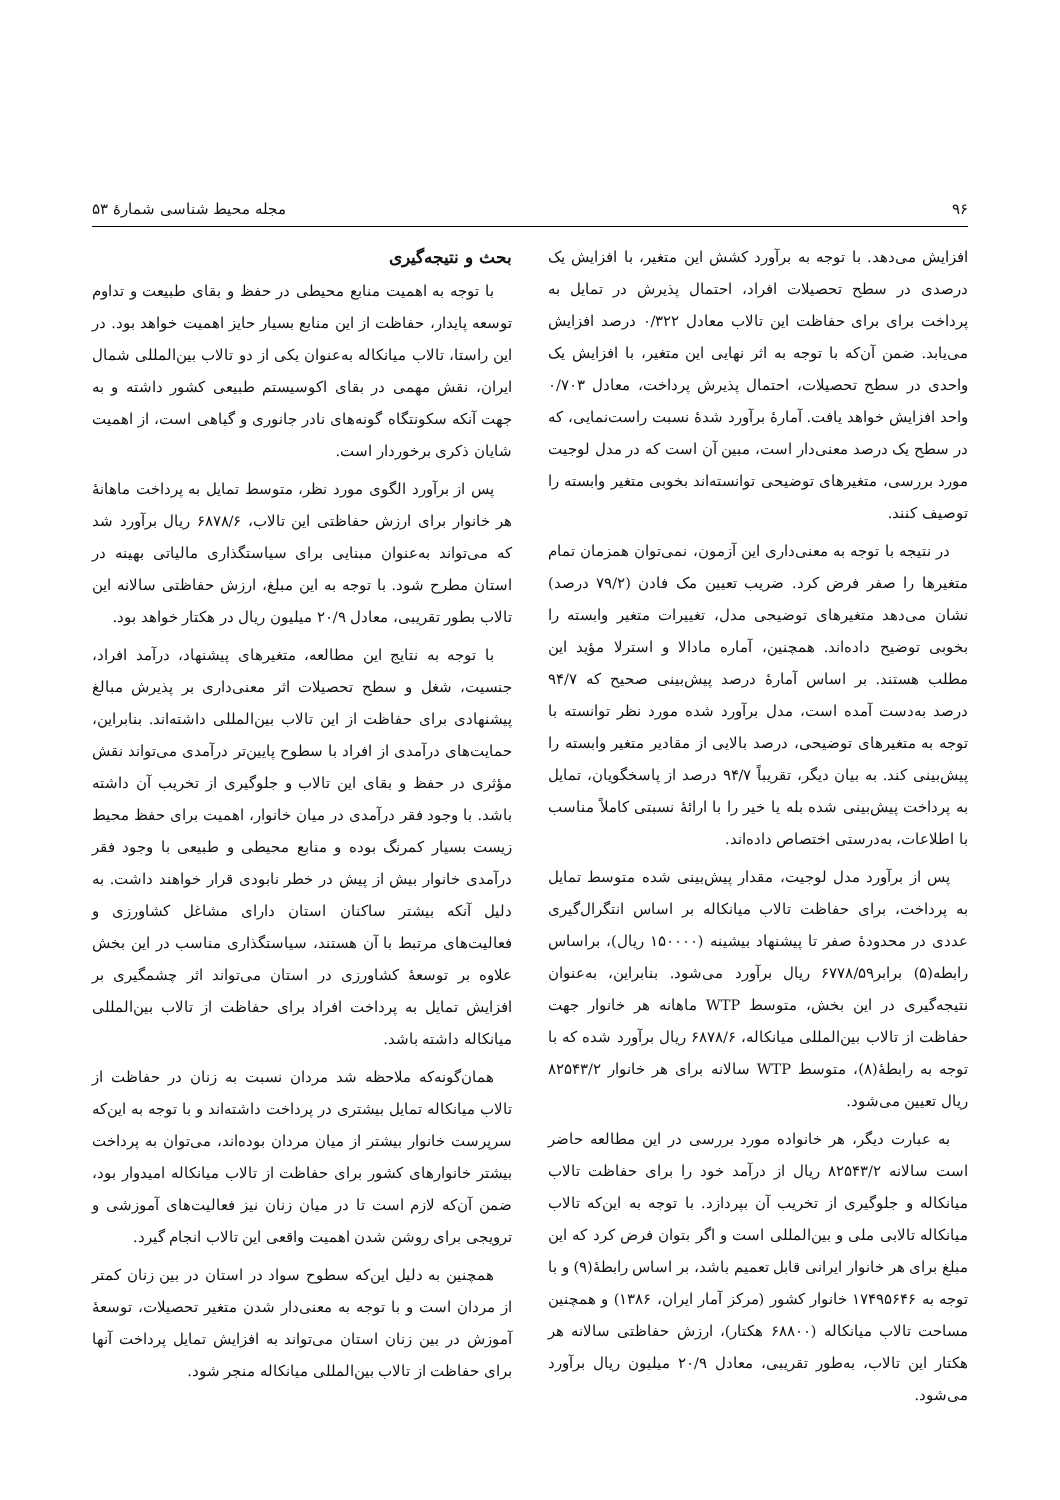۹۶ مجله محیط شناسی شمارهٔ ۵۳
افزایش می‌دهد. با توجه به برآورد کشش این متغیر، با افزایش یک درصدی در سطح تحصیلات افراد، احتمال پذیرش در تمایل به پرداخت برای برای حفاظت این تالاب معادل ۰/۳۲۲ درصد افزایش می‌یابد. ضمن آن‌که با توجه به اثر نهایی این متغیر، با افزایش یک واحدی در سطح تحصیلات، احتمال پذیرش پرداخت، معادل ۰/۷۰۳ واحد افزایش خواهد یافت. آمارهٔ برآورد شدهٔ نسبت راست‌نمایی، که در سطح یک درصد معنی‌دار است، مبین آن است که در مدل لوجیت مورد بررسی، متغیرهای توضیحی توانسته‌اند بخوبی متغیر وابسته را توصیف کنند.
در نتیجه با توجه به معنی‌داری این آزمون، نمی‌توان همزمان تمام متغیرها را صفر فرض کرد. ضریب تعیین مک فادن (۷۹/۲ درصد) نشان می‌دهد متغیرهای توضیحی مدل، تغییرات متغیر وابسته را بخوبی توضیح داده‌اند. همچنین، آماره مادالا و استرلا مؤید این مطلب هستند. بر اساس آمارهٔ درصد پیش‌بینی صحیح که ۹۴/۷ درصد به‌دست آمده است، مدل برآورد شده مورد نظر توانسته با توجه به متغیرهای توضیحی، درصد بالایی از مقادیر متغیر وابسته را پیش‌بینی کند. به بیان دیگر، تقریباً ۹۴/۷ درصد از پاسخگویان، تمایل به پرداخت پیش‌بینی شده بله یا خیر را با ارائهٔ نسبتی کاملاً مناسب با اطلاعات، به‌درستی اختصاص داده‌اند.
پس از برآورد مدل لوجیت، مقدار پیش‌بینی شده متوسط تمایل به پرداخت، برای حفاظت تالاب میانکاله بر اساس انتگرال‌گیری عددی در محدودهٔ صفر تا پیشنهاد بیشینه (۱۵۰۰۰۰ ریال)، براساس رابطه(۵) برابر۶۷۷۸/۵۹ ریال برآورد می‌شود. بنابراین، به‌عنوان نتیجه‌گیری در این بخش، متوسط WTP ماهانه هر خانوار جهت حفاظت از تالاب بین‌المللی میانکاله، ۶۸۷۸/۶ ریال برآورد شده که با توجه به رابطهٔ(۸)، متوسط WTP سالانه برای هر خانوار ۸۲۵۴۳/۲ ریال تعیین می‌شود.
به عبارت دیگر، هر خانواده مورد بررسی در این مطالعه حاضر است سالانه ۸۲۵۴۳/۲ ریال از درآمد خود را برای حفاظت تالاب میانکاله و جلوگیری از تخریب آن بپردازد. با توجه به این‌که تالاب میانکاله تالابی ملی و بین‌المللی است و اگر بتوان فرض کرد که این مبلغ برای هر خانوار ایرانی قابل تعمیم باشد، بر اساس رابطهٔ(۹) و با توجه به ۱۷۴۹۵۶۴۶ خانوار کشور (مرکز آمار ایران، ۱۳۸۶) و همچنین مساحت تالاب میانکاله (۶۸۸۰۰ هکتار)، ارزش حفاظتی سالانه هر هکتار این تالاب، به‌طور تقریبی، معادل ۲۰/۹ میلیون ریال برآورد می‌شود.
بحث و نتیجه‌گیری
با توجه به اهمیت منابع محیطی در حفظ و بقای طبیعت و تداوم توسعه پایدار، حفاظت از این منابع بسیار حایز اهمیت خواهد بود. در این راستا، تالاب میانکاله به‌عنوان یکی از دو تالاب بین‌المللی شمال ایران، نقش مهمی در بقای اکوسیستم طبیعی کشور داشته و به جهت آنکه سکونتگاه گونه‌های نادر جانوری و گیاهی است، از اهمیت شایان ذکری برخوردار است.
پس از برآورد الگوی مورد نظر، متوسط تمایل به پرداخت ماهانهٔ هر خانوار برای ارزش حفاظتی این تالاب، ۶۸۷۸/۶ ریال برآورد شد که می‌تواند به‌عنوان مبنایی برای سیاستگذاری مالیاتی بهینه در استان مطرح شود. با توجه به این مبلغ، ارزش حفاظتی سالانه این تالاب بطور تقریبی، معادل ۲۰/۹ میلیون ریال در هکتار خواهد بود.
با توجه به نتایج این مطالعه، متغیرهای پیشنهاد، درآمد افراد، جنسیت، شغل و سطح تحصیلات اثر معنی‌داری بر پذیرش مبالغ پیشنهادی برای حفاظت از این تالاب بین‌المللی داشته‌اند. بنابراین، حمایت‌های درآمدی از افراد با سطوح پایین‌تر درآمدی می‌تواند نقش مؤثری در حفظ و بقای این تالاب و جلوگیری از تخریب آن داشته باشد. با وجود فقر درآمدی در میان خانوار، اهمیت برای حفظ محیط زیست بسیار کمرنگ بوده و منابع محیطی و طبیعی با وجود فقر درآمدی خانوار بیش از پیش در خطر نابودی قرار خواهند داشت. به دلیل آنکه بیشتر ساکنان استان دارای مشاغل کشاورزی و فعالیت‌های مرتبط با آن هستند، سیاستگذاری مناسب در این بخش علاوه بر توسعهٔ کشاورزی در استان می‌تواند اثر چشمگیری بر افزایش تمایل به پرداخت افراد برای حفاظت از تالاب بین‌المللی میانکاله داشته باشد.
همان‌گونه‌که ملاحظه شد مردان نسبت به زنان در حفاظت از تالاب میانکاله تمایل بیشتری در پرداخت داشته‌اند و با توجه به این‌که سرپرست خانوار بیشتر از میان مردان بوده‌اند، می‌توان به پرداخت بیشتر خانوارهای کشور برای حفاظت از تالاب میانکاله امیدوار بود، ضمن آن‌که لازم است تا در میان زنان نیز فعالیت‌های آموزشی و ترویجی برای روشن شدن اهمیت واقعی این تالاب انجام گیرد.
همچنین به دلیل این‌که سطوح سواد در استان در بین زنان کمتر از مردان است و با توجه به معنی‌دار شدن متغیر تحصیلات، توسعهٔ آموزش در بین زنان استان می‌تواند به افزایش تمایل پرداخت آنها برای حفاظت از تالاب بین‌المللی میانکاله منجر شود.